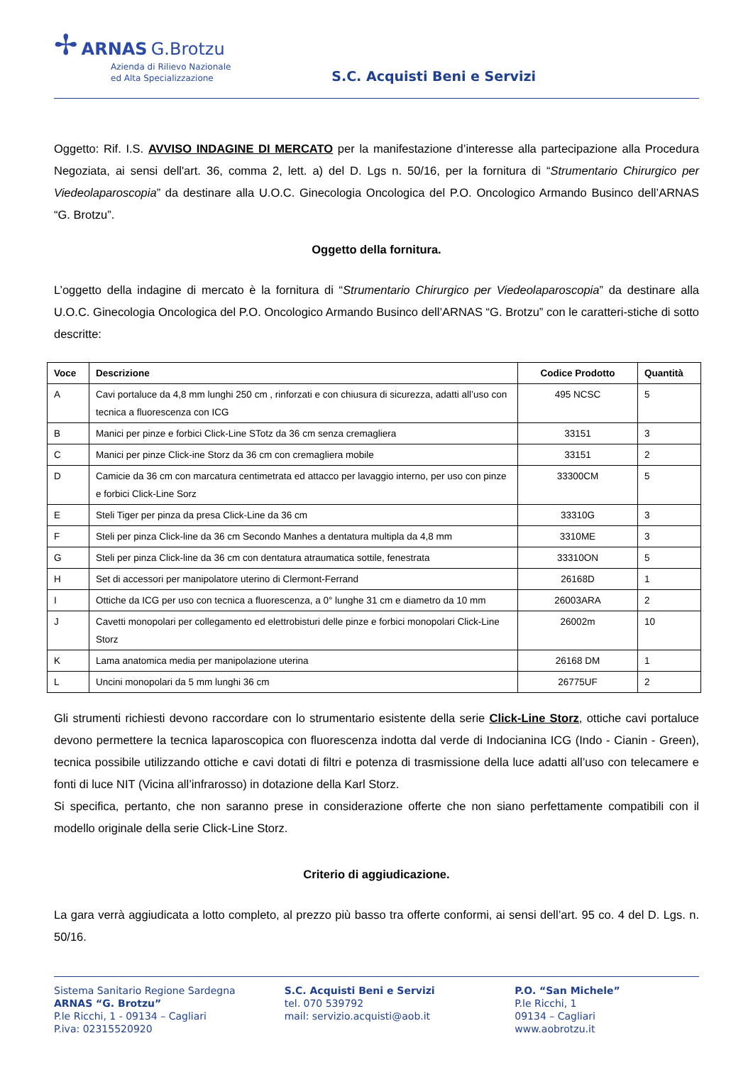✢ ARNAS G.Brotzu
Azienda di Rilievo Nazionale
ed Alta Specializzazione
S.C. Acquisti Beni e Servizi
Oggetto: Rif. I.S. AVVISO INDAGINE DI MERCATO per la manifestazione d’interesse alla partecipazione alla Procedura Negoziata, ai sensi dell'art. 36, comma 2, lett. a) del D. Lgs n. 50/16, per la fornitura di “Strumentario Chirurgico per Viedeolaparoscopia” da destinare alla U.O.C. Ginecologia Oncologica del P.O. Oncologico Armando Businco dell’ARNAS “G. Brotzu”.
Oggetto della fornitura.
L’oggetto della indagine di mercato è la fornitura di “Strumentario Chirurgico per Viedeolaparoscopia” da destinare alla U.O.C. Ginecologia Oncologica del P.O. Oncologico Armando Businco dell’ARNAS “G. Brotzu” con le caratteri-stiche di sotto descritte:
| Voce | Descrizione | Codice Prodotto | Quantità |
| --- | --- | --- | --- |
| A | Cavi portaluce da 4,8 mm lunghi 250 cm , rinforzati e con chiusura di sicurezza, adatti all’uso con tecnica a fluorescenza con ICG | 495 NCSC | 5 |
| B | Manici per pinze e forbici Click-Line STotz da 36 cm senza cremagliera | 33151 | 3 |
| C | Manici per pinze Click-ine Storz da 36 cm con cremagliera mobile | 33151 | 2 |
| D | Camicie da 36 cm con marcatura centimetrata ed attacco per lavaggio interno, per uso con pinze e forbici Click-Line Sorz | 33300CM | 5 |
| E | Steli Tiger per pinza da presa Click-Line da 36 cm | 33310G | 3 |
| F | Steli per pinza Click-line da 36 cm Secondo Manhes a dentatura multipla da 4,8 mm | 3310ME | 3 |
| G | Steli per pinza Click-line da 36 cm con dentatura atraumatica sottile, fenestrata | 33310ON | 5 |
| H | Set di accessori per manipolatore uterino di Clermont-Ferrand | 26168D | 1 |
| I | Ottiche da ICG per uso con tecnica a fluorescenza, a 0° lunghe 31 cm e diametro da 10 mm | 26003ARA | 2 |
| J | Cavetti monopolari per collegamento ed elettrobisturi delle pinze e forbici monopolari Click-Line Storz | 26002m | 10 |
| K | Lama anatomica media per manipolazione uterina | 26168 DM | 1 |
| L | Uncini monopolari da 5 mm lunghi 36 cm | 26775UF | 2 |
Gli strumenti richiesti devono raccordare con lo strumentario esistente della serie Click-Line Storz, ottiche cavi portaluce devono permettere la tecnica laparoscopica con fluorescenza indotta dal verde di Indocianina ICG (Indo - Cianin - Green), tecnica possibile utilizzando ottiche e cavi dotati di filtri e potenza di trasmissione della luce adatti all’uso con telecamere e fonti di luce NIT (Vicina all’infrarosso) in dotazione della Karl Storz.
Si specifica, pertanto, che non saranno prese in considerazione offerte che non siano perfettamente compatibili con il modello originale della serie Click-Line Storz.
Criterio di aggiudicazione.
La gara verrà aggiudicata a lotto completo, al prezzo più basso tra offerte conformi, ai sensi dell’art. 95 co. 4 del D. Lgs. n. 50/16.
Sistema Sanitario Regione Sardegna
ARNAS “G. Brotzu”
P.le Ricchi, 1 - 09134 – Cagliari
P.iva: 02315520920
S.C. Acquisti Beni e Servizi
tel. 070 539792
mail: servizio.acquisti@aob.it
P.O. “San Michele”
P.le Ricchi, 1
09134 – Cagliari
www.aobrotzu.it